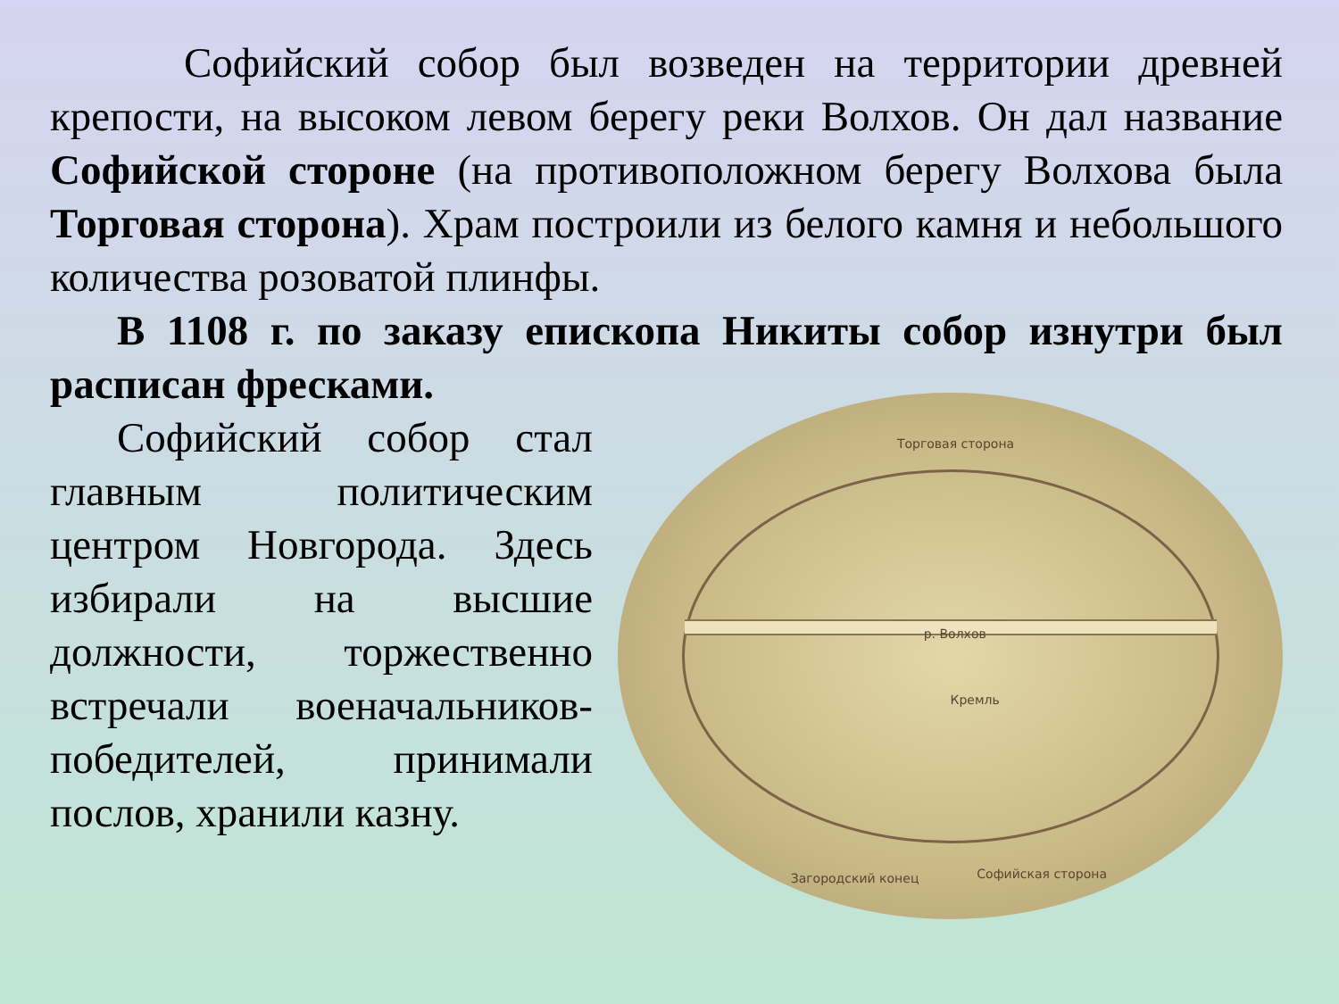Софийский собор был возведен на территории древней крепости, на высоком левом берегу реки Волхов. Он дал название Софийской стороне (на противоположном берегу Волхова была Торговая сторона). Храм построили из белого камня и небольшого количества розоватой плинфы.
В 1108 г. по заказу епископа Никиты собор изнутри был расписан фресками.
Софийский собор стал главным политическим центром Новгорода. Здесь избирали на высшие должности, торжественно встречали военачальников-победителей, принимали послов, хранили казну.
Торговая сторона
р. Волхов
Кремль
Загородский конец Софийская сторона